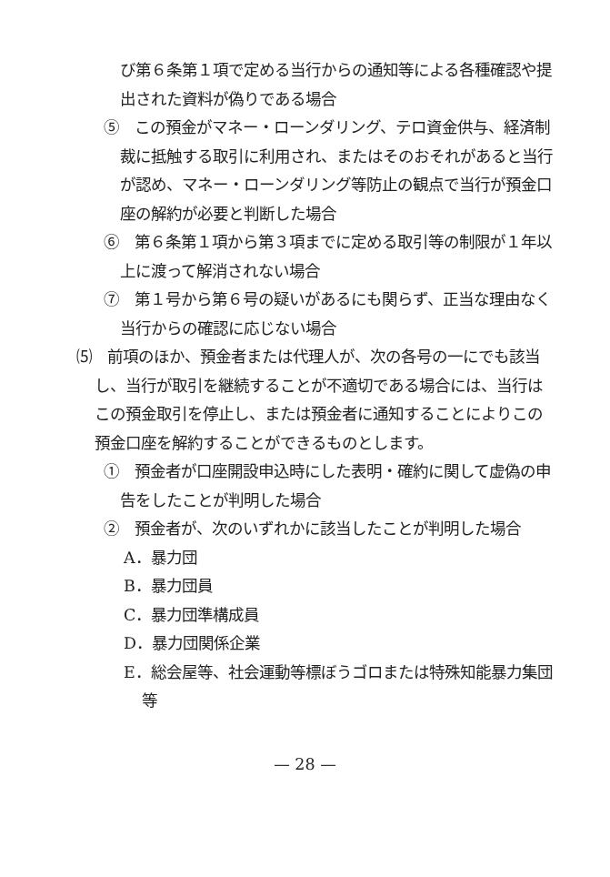び第６条第１項で定める当行からの通知等による各種確認や提出された資料が偽りである場合
⑤　この預金がマネー・ローンダリング、テロ資金供与、経済制裁に抵触する取引に利用され、またはそのおそれがあると当行が認め、マネー・ローンダリング等防止の観点で当行が預金口座の解約が必要と判断した場合
⑥　第６条第１項から第３項までに定める取引等の制限が１年以上に渡って解消されない場合
⑦　第１号から第６号の疑いがあるにも関らず、正当な理由なく当行からの確認に応じない場合
⑸　前項のほか、預金者または代理人が、次の各号の一にでも該当し、当行が取引を継続することが不適切である場合には、当行はこの預金取引を停止し、または預金者に通知することによりこの預金口座を解約することができるものとします。
①　預金者が口座開設申込時にした表明・確約に関して虚偽の申告をしたことが判明した場合
②　預金者が、次のいずれかに該当したことが判明した場合
A．暴力団
B．暴力団員
C．暴力団準構成員
D．暴力団関係企業
E．総会屋等、社会運動等標ぼうゴロまたは特殊知能暴力集団等
— 28 —